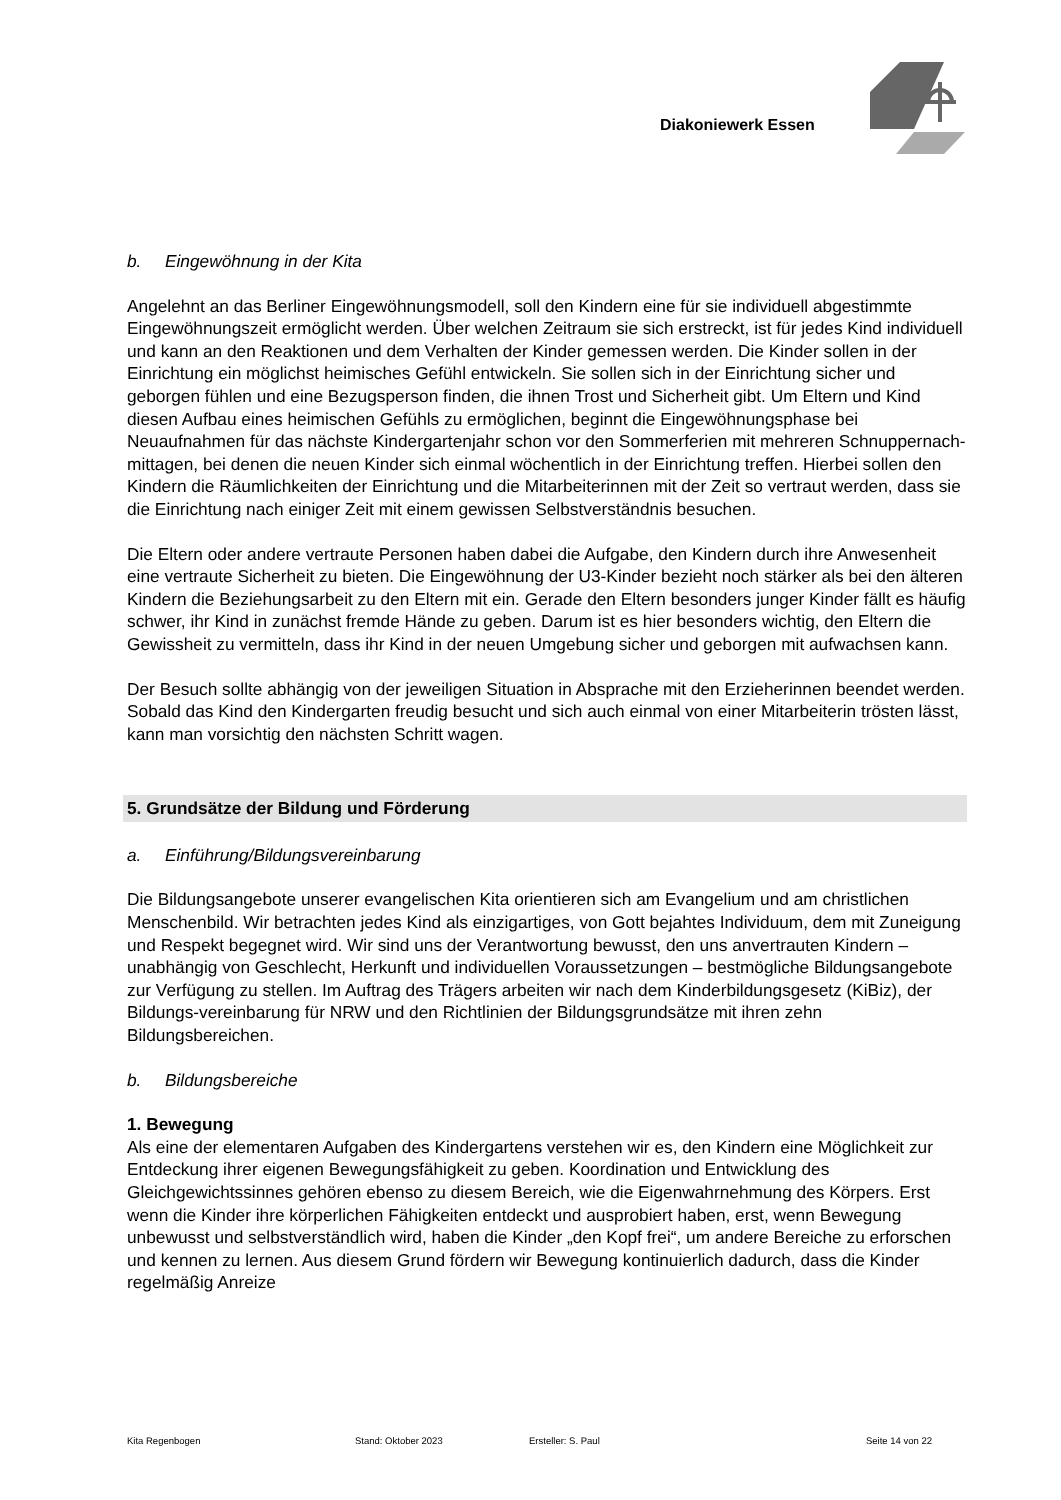Diakoniewerk Essen
b. Eingewöhnung in der Kita
Angelehnt an das Berliner Eingewöhnungsmodell, soll den Kindern eine für sie individuell abgestimmte Eingewöhnungszeit ermöglicht werden. Über welchen Zeitraum sie sich erstreckt, ist für jedes Kind individuell und kann an den Reaktionen und dem Verhalten der Kinder gemessen werden. Die Kinder sollen in der Einrichtung ein möglichst heimisches Gefühl entwickeln. Sie sollen sich in der Einrichtung sicher und geborgen fühlen und eine Bezugsperson finden, die ihnen Trost und Sicherheit gibt. Um Eltern und Kind diesen Aufbau eines heimischen Gefühls zu ermöglichen, beginnt die Eingewöhnungsphase bei Neuaufnahmen für das nächste Kindergartenjahr schon vor den Sommerferien mit mehreren Schnuppernach-mittagen, bei denen die neuen Kinder sich einmal wöchentlich in der Einrichtung treffen. Hierbei sollen den Kindern die Räumlichkeiten der Einrichtung und die Mitarbeiterinnen mit der Zeit so vertraut werden, dass sie die Einrichtung nach einiger Zeit mit einem gewissen Selbstverständnis besuchen.
Die Eltern oder andere vertraute Personen haben dabei die Aufgabe, den Kindern durch ihre Anwesenheit eine vertraute Sicherheit zu bieten. Die Eingewöhnung der U3-Kinder bezieht noch stärker als bei den älteren Kindern die Beziehungsarbeit zu den Eltern mit ein. Gerade den Eltern besonders junger Kinder fällt es häufig schwer, ihr Kind in zunächst fremde Hände zu geben. Darum ist es hier besonders wichtig, den Eltern die Gewissheit zu vermitteln, dass ihr Kind in der neuen Umgebung sicher und geborgen mit aufwachsen kann.
Der Besuch sollte abhängig von der jeweiligen Situation in Absprache mit den Erzieherinnen beendet werden. Sobald das Kind den Kindergarten freudig besucht und sich auch einmal von einer Mitarbeiterin trösten lässt, kann man vorsichtig den nächsten Schritt wagen.
5. Grundsätze der Bildung und Förderung
a. Einführung/Bildungsvereinbarung
Die Bildungsangebote unserer evangelischen Kita orientieren sich am Evangelium und am christlichen Menschenbild. Wir betrachten jedes Kind als einzigartiges, von Gott bejahtes Individuum, dem mit Zuneigung und Respekt begegnet wird. Wir sind uns der Verantwortung bewusst, den uns anvertrauten Kindern – unabhängig von Geschlecht, Herkunft und individuellen Voraussetzungen – bestmögliche Bildungsangebote zur Verfügung zu stellen. Im Auftrag des Trägers arbeiten wir nach dem Kinderbildungsgesetz (KiBiz), der Bildungs-vereinbarung für NRW und den Richtlinien der Bildungsgrundsätze mit ihren zehn Bildungsbereichen.
b. Bildungsbereiche
1. Bewegung
Als eine der elementaren Aufgaben des Kindergartens verstehen wir es, den Kindern eine Möglichkeit zur Entdeckung ihrer eigenen Bewegungsfähigkeit zu geben. Koordination und Entwicklung des Gleichgewichtssinnes gehören ebenso zu diesem Bereich, wie die Eigenwahrnehmung des Körpers. Erst wenn die Kinder ihre körperlichen Fähigkeiten entdeckt und ausprobiert haben, erst, wenn Bewegung unbewusst und selbstverständlich wird, haben die Kinder „den Kopf frei“, um andere Bereiche zu erforschen und kennen zu lernen. Aus diesem Grund fördern wir Bewegung kontinuierlich dadurch, dass die Kinder regelmäßig Anreize
Kita Regenbogen Stand: Oktober 2023 Ersteller: S. Paul Seite 14 von 22